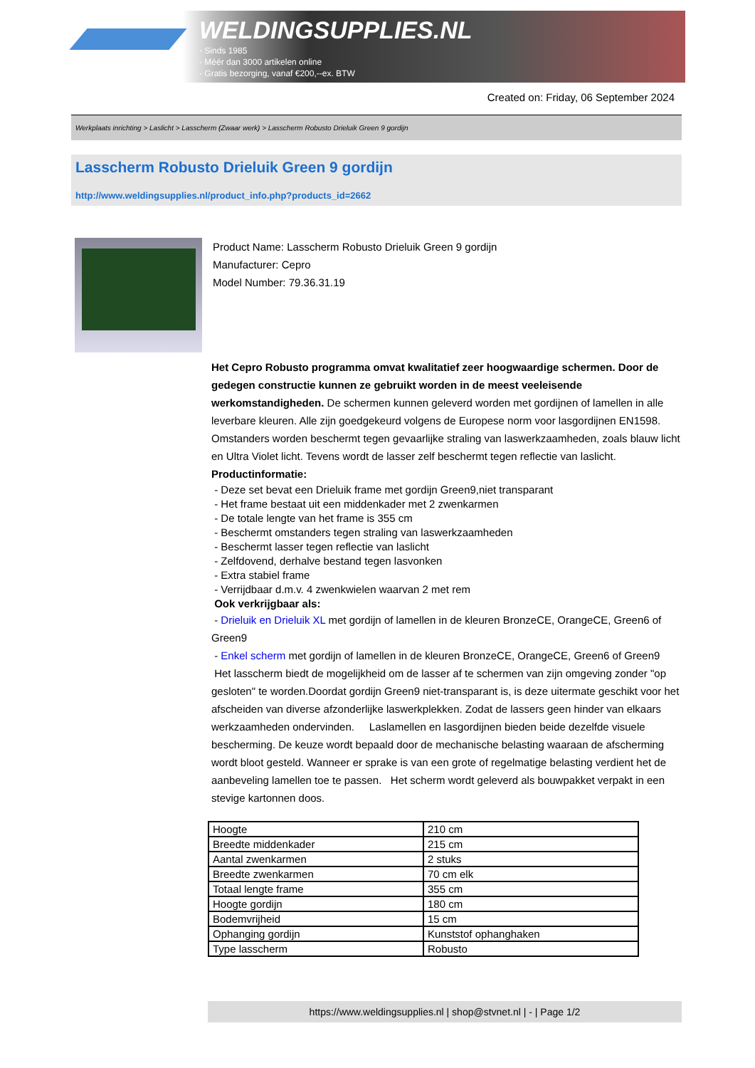WELDINGSUPPLIES.NL
- Sinds 1985
- Méér dan 3000 artikelen online
- Gratis bezorging, vanaf €200,--ex. BTW
Created on: Friday, 06 September 2024
Werkplaats inrichting > Laslicht > Lasscherm (Zwaar werk) > Lasscherm Robusto Drieluik Green 9 gordijn
Lasscherm Robusto Drieluik Green 9 gordijn
http://www.weldingsupplies.nl/product_info.php?products_id=2662
Product Name: Lasscherm Robusto Drieluik Green 9 gordijn
Manufacturer: Cepro
Model Number: 79.36.31.19
Het Cepro Robusto programma omvat kwalitatief zeer hoogwaardige schermen. Door de gedegen constructie kunnen ze gebruikt worden in de meest veeleisende werkomstandigheden. De schermen kunnen geleverd worden met gordijnen of lamellen in alle leverbare kleuren. Alle zijn goedgekeurd volgens de Europese norm voor lasgordijnen EN1598. Omstanders worden beschermt tegen gevaarlijke straling van laswerkzaamheden, zoals blauw licht en Ultra Violet licht. Tevens wordt de lasser zelf beschermt tegen reflectie van laslicht. Productinformatie:
- Deze set bevat een Drieluik frame met gordijn Green9,niet transparant
- Het frame bestaat uit een middenkader met 2 zwenkarmen
- De totale lengte van het frame is 355 cm
- Beschermt omstanders tegen straling van laswerkzaamheden
- Beschermt lasser tegen reflectie van laslicht
- Zelfdovend, derhalve bestand tegen lasvonken
- Extra stabiel frame
- Verrijdbaar d.m.v. 4 zwenkwielen waarvan 2 met rem
Ook verkrijgbaar als:
- Drieluik en Drieluik XL met gordijn of lamellen in de kleuren BronzeCE, OrangeCE, Green6 of Green9
- Enkel scherm met gordijn of lamellen in de kleuren BronzeCE, OrangeCE, Green6 of Green9
Het lasscherm biedt de mogelijkheid om de lasser af te schermen van zijn omgeving zonder "op gesloten" te worden.Doordat gordijn Green9 niet-transparant is, is deze uitermate geschikt voor het afscheiden van diverse afzonderlijke laswerkplekken. Zodat de lassers geen hinder van elkaars werkzaamheden ondervinden. Laslamellen en lasgordijnen bieden beide dezelfde visuele bescherming. De keuze wordt bepaald door de mechanische belasting waaraan de afscherming wordt bloot gesteld. Wanneer er sprake is van een grote of regelmatige belasting verdient het de aanbeveling lamellen toe te passen. Het scherm wordt geleverd als bouwpakket verpakt in een stevige kartonnen doos.
| Hoogte | 210 cm |
| Breedte middenkader | 215 cm |
| Aantal zwenkarmen | 2 stuks |
| Breedte zwenkarmen | 70 cm elk |
| Totaal lengte frame | 355 cm |
| Hoogte gordijn | 180 cm |
| Bodemvrijheid | 15 cm |
| Ophanging gordijn | Kunststof ophanghaken |
| Type lasscherm | Robusto |
https://www.weldingsupplies.nl | shop@stvnet.nl | - | Page 1/2